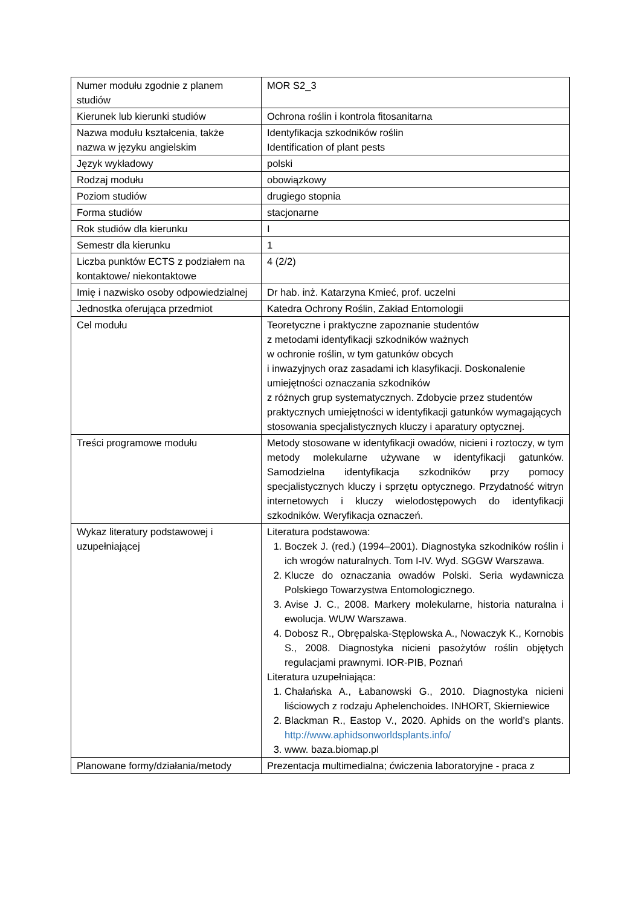| Numer modułu zgodnie z planem studiów | MOR S2_3 |
| Kierunek lub kierunki studiów | Ochrona roślin i kontrola fitosanitarna |
| Nazwa modułu kształcenia, także nazwa w języku angielskim | Identyfikacja szkodników roślin Identification of plant pests |
| Język wykładowy | polski |
| Rodzaj modułu | obowiązkowy |
| Poziom studiów | drugiego stopnia |
| Forma studiów | stacjonarne |
| Rok studiów dla kierunku | I |
| Semestr dla kierunku | 1 |
| Liczba punktów ECTS z podziałem na kontaktowe/ niekontaktowe | 4 (2/2) |
| Imię i nazwisko osoby odpowiedzialnej | Dr hab. inż. Katarzyna Kmieć, prof. uczelni |
| Jednostka oferująca przedmiot | Katedra Ochrony Roślin, Zakład Entomologii |
| Cel modułu | Teoretyczne i praktyczne zapoznanie studentów z metodami identyfikacji szkodników ważnych w ochronie roślin, w tym gatunków obcych i inwazyjnych oraz zasadami ich klasyfikacji. Doskonalenie umiejętności oznaczania szkodników z różnych grup systematycznych. Zdobycie przez studentów praktycznych umiejętności w identyfikacji gatunków wymagających stosowania specjalistycznych kluczy i aparatury optycznej. |
| Treści programowe modułu | Metody stosowane w identyfikacji owadów, nicieni i roztoczy, w tym metody molekularne używane w identyfikacji gatunków. Samodzielna identyfikacja szkodników przy pomocy specjalistycznych kluczy i sprzętu optycznego. Przydatność witryn internetowych i kluczy wielodostępowych do identyfikacji szkodników. Weryfikacja oznaczeń. |
| Wykaz literatury podstawowej i uzupełniającej | Literatura podstawowa: 1. Boczek J. (red.) (1994–2001). Diagnostyka szkodników roślin i ich wrogów naturalnych. Tom I-IV. Wyd. SGGW Warszawa. 2. Klucze do oznaczania owadów Polski. Seria wydawnicza Polskiego Towarzystwa Entomologicznego. 3. Avise J. C., 2008. Markery molekularne, historia naturalna i ewolucja. WUW Warszawa. 4. Dobosz R., Obrępalska-Stęplowska A., Nowaczyk K., Kornobis S., 2008. Diagnostyka nicieni pasożytów roślin objętych regulacjami prawnymi. IOR-PIB, Poznań Literatura uzupełniająca: 1. Chałańska A., Łabanowski G., 2010. Diagnostyka nicieni liściowych z rodzaju Aphelenchoides. INHORT, Skierniewice 2. Blackman R., Eastop V., 2020. Aphids on the world’s plants. http://www.aphidsonworldsplants.info/ 3. www. baza.biomap.pl |
| Planowane formy/działania/metody | Prezentacja multimedialna; ćwiczenia laboratoryjne - praca z |